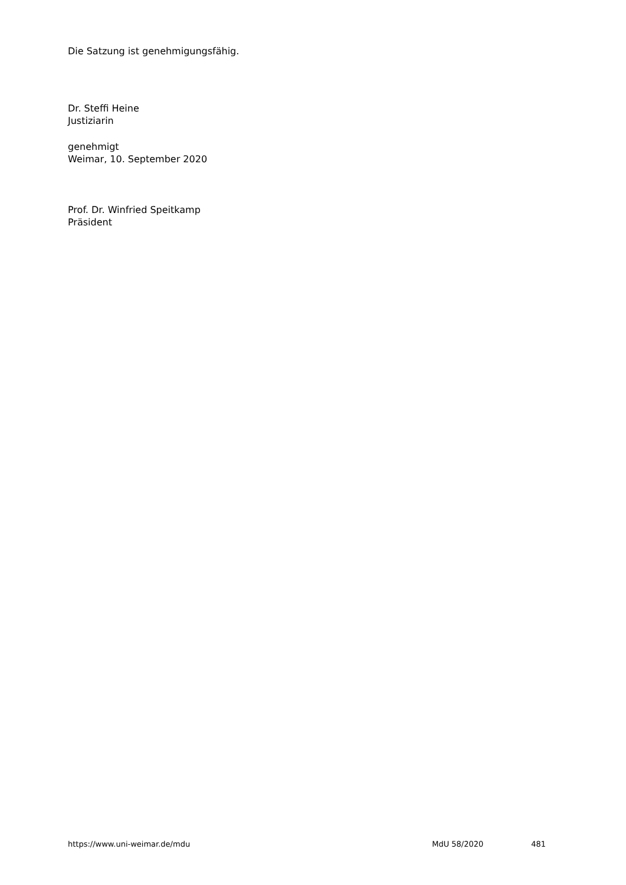Die Satzung ist genehmigungsfähig.
Dr. Steffi Heine
Justiziarin
genehmigt
Weimar, 10. September 2020
Prof. Dr. Winfried Speitkamp
Präsident
https://www.uni-weimar.de/mdu MdU 58/2020 481